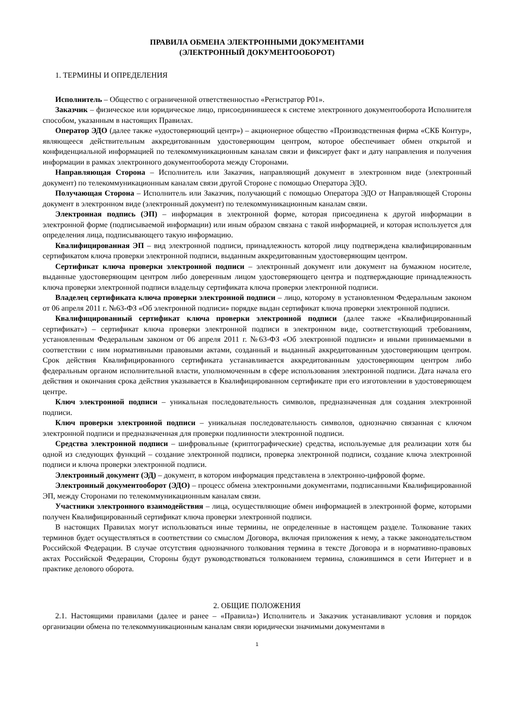ПРАВИЛА ОБМЕНА ЭЛЕКТРОННЫМИ ДОКУМЕНТАМИ
(ЭЛЕКТРОННЫЙ ДОКУМЕНТООБОРОТ)
1. ТЕРМИНЫ И ОПРЕДЕЛЕНИЯ
Исполнитель – Общество с ограниченной ответственностью «Регистратор Р01».
Заказчик – физическое или юридическое лицо, присоединившееся к системе электронного документооборота Исполнителя способом, указанным в настоящих Правилах.
Оператор ЭДО (далее также «удостоверяющий центр») – акционерное общество «Производственная фирма «СКБ Контур», являющееся действительным аккредитованным удостоверяющим центром, которое обеспечивает обмен открытой и конфиденциальной информацией по телекоммуникационным каналам связи и фиксирует факт и дату направления и получения информации в рамках электронного документооборота между Сторонами.
Направляющая Сторона – Исполнитель или Заказчик, направляющий документ в электронном виде (электронный документ) по телекоммуникационным каналам связи другой Стороне с помощью Оператора ЭДО.
Получающая Сторона – Исполнитель или Заказчик, получающий с помощью Оператора ЭДО от Направляющей Стороны документ в электронном виде (электронный документ) по телекоммуникационным каналам связи.
Электронная подпись (ЭП) – информация в электронной форме, которая присоединена к другой информации в электронной форме (подписываемой информации) или иным образом связана с такой информацией, и которая используется для определения лица, подписывающего такую информацию.
Квалифицированная ЭП – вид электронной подписи, принадлежность которой лицу подтверждена квалифицированным сертификатом ключа проверки электронной подписи, выданным аккредитованным удостоверяющим центром.
Сертификат ключа проверки электронной подписи – электронный документ или документ на бумажном носителе, выданные удостоверяющим центром либо доверенным лицом удостоверяющего центра и подтверждающие принадлежность ключа проверки электронной подписи владельцу сертификата ключа проверки электронной подписи.
Владелец сертификата ключа проверки электронной подписи – лицо, которому в установленном Федеральным законом от 06 апреля 2011 г. №63-ФЗ «Об электронной подписи» порядке выдан сертификат ключа проверки электронной подписи.
Квалифицированный сертификат ключа проверки электронной подписи (далее также «Квалифицированный сертификат») – сертификат ключа проверки электронной подписи в электронном виде, соответствующий требованиям, установленным Федеральным законом от 06 апреля 2011 г. №63-ФЗ «Об электронной подписи» и иными принимаемыми в соответствии с ним нормативными правовыми актами, созданный и выданный аккредитованным удостоверяющим центром. Срок действия Квалифицированного сертификата устанавливается аккредитованным удостоверяющим центром либо федеральным органом исполнительной власти, уполномоченным в сфере использования электронной подписи. Дата начала его действия и окончания срока действия указывается в Квалифицированном сертификате при его изготовлении в удостоверяющем центре.
Ключ электронной подписи – уникальная последовательность символов, предназначенная для создания электронной подписи.
Ключ проверки электронной подписи – уникальная последовательность символов, однозначно связанная с ключом электронной подписи и предназначенная для проверки подлинности электронной подписи.
Средства электронной подписи – шифровальные (криптографические) средства, используемые для реализации хотя бы одной из следующих функций – создание электронной подписи, проверка электронной подписи, создание ключа электронной подписи и ключа проверки электронной подписи.
Электронный документ (ЭД) – документ, в котором информация представлена в электронно-цифровой форме.
Электронный документооборот (ЭДО) – процесс обмена электронными документами, подписанными Квалифицированной ЭП, между Сторонами по телекоммуникационным каналам связи.
Участники электронного взаимодействия – лица, осуществляющие обмен информацией в электронной форме, которыми получен Квалифицированный сертификат ключа проверки электронной подписи.
В настоящих Правилах могут использоваться иные термины, не определенные в настоящем разделе. Толкование таких терминов будет осуществляться в соответствии со смыслом Договора, включая приложения к нему, а также законодательством Российской Федерации. В случае отсутствия однозначного толкования термина в тексте Договора и в нормативно-правовых актах Российской Федерации, Стороны будут руководствоваться толкованием термина, сложившимся в сети Интернет и в практике делового оборота.
2. ОБЩИЕ ПОЛОЖЕНИЯ
2.1. Настоящими правилами (далее и ранее – «Правила») Исполнитель и Заказчик устанавливают условия и порядок организации обмена по телекоммуникационным каналам связи юридически значимыми документами в
1